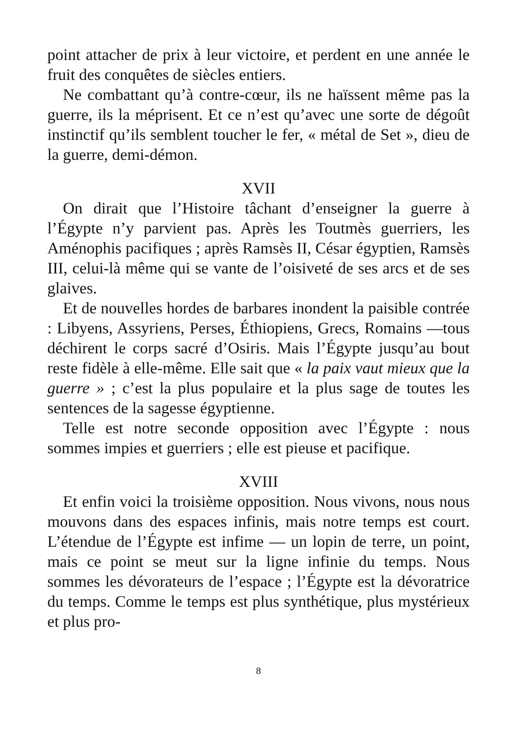point attacher de prix à leur victoire, et perdent en une année le fruit des conquêtes de siècles entiers.
Ne combattant qu’à contre-cœur, ils ne haïssent même pas la guerre, ils la méprisent. Et ce n’est qu’avec une sorte de dégoût instinctif qu’ils semblent toucher le fer, « métal de Set », dieu de la guerre, demi-démon.
XVII
On dirait que l’Histoire tâchant d’enseigner la guerre à l’Égypte n’y parvient pas. Après les Toutmès guerriers, les Aménophis pacifiques ; après Ramsès II, César égyptien, Ramsès III, celui-là même qui se vante de l’oisiveté de ses arcs et de ses glaives.
Et de nouvelles hordes de barbares inondent la paisible contrée : Libyens, Assyriens, Perses, Éthiopiens, Grecs, Romains —tous déchirent le corps sacré d’Osiris. Mais l’Égypte jusqu’au bout reste fidèle à elle-même. Elle sait que « la paix vaut mieux que la guerre » ; c’est la plus populaire et la plus sage de toutes les sentences de la sagesse égyptienne.
Telle est notre seconde opposition avec l’Égypte : nous sommes impies et guerriers ; elle est pieuse et pacifique.
XVIII
Et enfin voici la troisième opposition. Nous vivons, nous nous mouvons dans des espaces infinis, mais notre temps est court. L’étendue de l’Égypte est infime — un lopin de terre, un point, mais ce point se meut sur la ligne infinie du temps. Nous sommes les dévorateurs de l’espace ; l’Égypte est la dévoratrice du temps. Comme le temps est plus synthétique, plus mystérieux et plus pro-
8